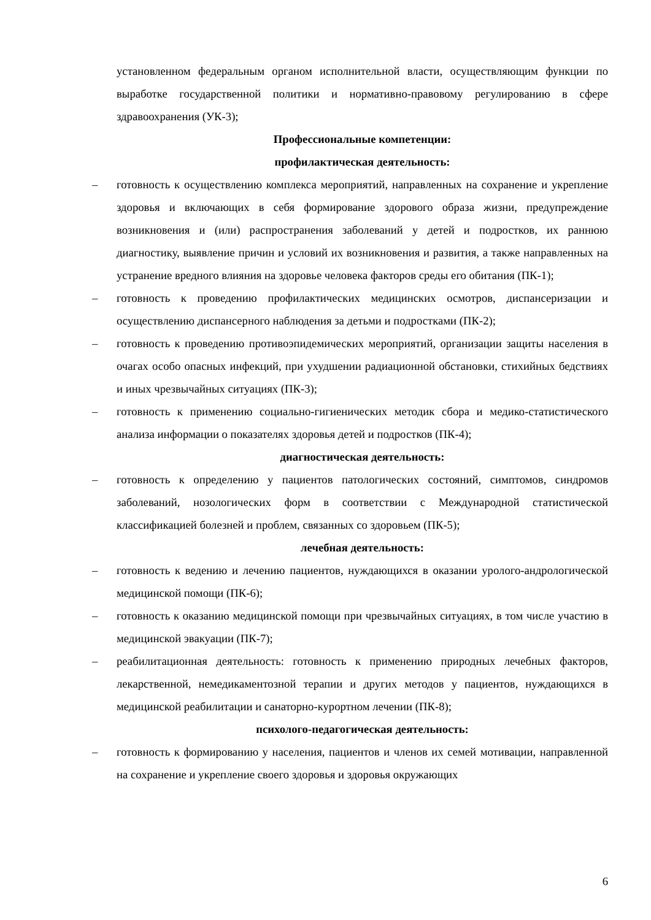установленном федеральным органом исполнительной власти, осуществляющим функции по выработке государственной политики и нормативно-правовому регулированию в сфере здравоохранения (УК-3);
Профессиональные компетенции:
профилактическая деятельность:
– готовность к осуществлению комплекса мероприятий, направленных на сохранение и укрепление здоровья и включающих в себя формирование здорового образа жизни, предупреждение возникновения и (или) распространения заболеваний у детей и подростков, их раннюю диагностику, выявление причин и условий их возникновения и развития, а также направленных на устранение вредного влияния на здоровье человека факторов среды его обитания (ПК-1);
– готовность к проведению профилактических медицинских осмотров, диспансеризации и осуществлению диспансерного наблюдения за детьми и подростками (ПК-2);
– готовность к проведению противоэпидемических мероприятий, организации защиты населения в очагах особо опасных инфекций, при ухудшении радиационной обстановки, стихийных бедствиях и иных чрезвычайных ситуациях (ПК-3);
– готовность к применению социально-гигиенических методик сбора и медико-статистического анализа информации о показателях здоровья детей и подростков (ПК-4);
диагностическая деятельность:
– готовность к определению у пациентов патологических состояний, симптомов, синдромов заболеваний, нозологических форм в соответствии с Международной статистической классификацией болезней и проблем, связанных со здоровьем (ПК-5);
лечебная деятельность:
– готовность к ведению и лечению пациентов, нуждающихся в оказании уролого-андрологической медицинской помощи (ПК-6);
– готовность к оказанию медицинской помощи при чрезвычайных ситуациях, в том числе участию в медицинской эвакуации (ПК-7);
– реабилитационная деятельность: готовность к применению природных лечебных факторов, лекарственной, немедикаментозной терапии и других методов у пациентов, нуждающихся в медицинской реабилитации и санаторно-курортном лечении (ПК-8);
психолого-педагогическая деятельность:
– готовность к формированию у населения, пациентов и членов их семей мотивации, направленной на сохранение и укрепление своего здоровья и здоровья окружающих
6